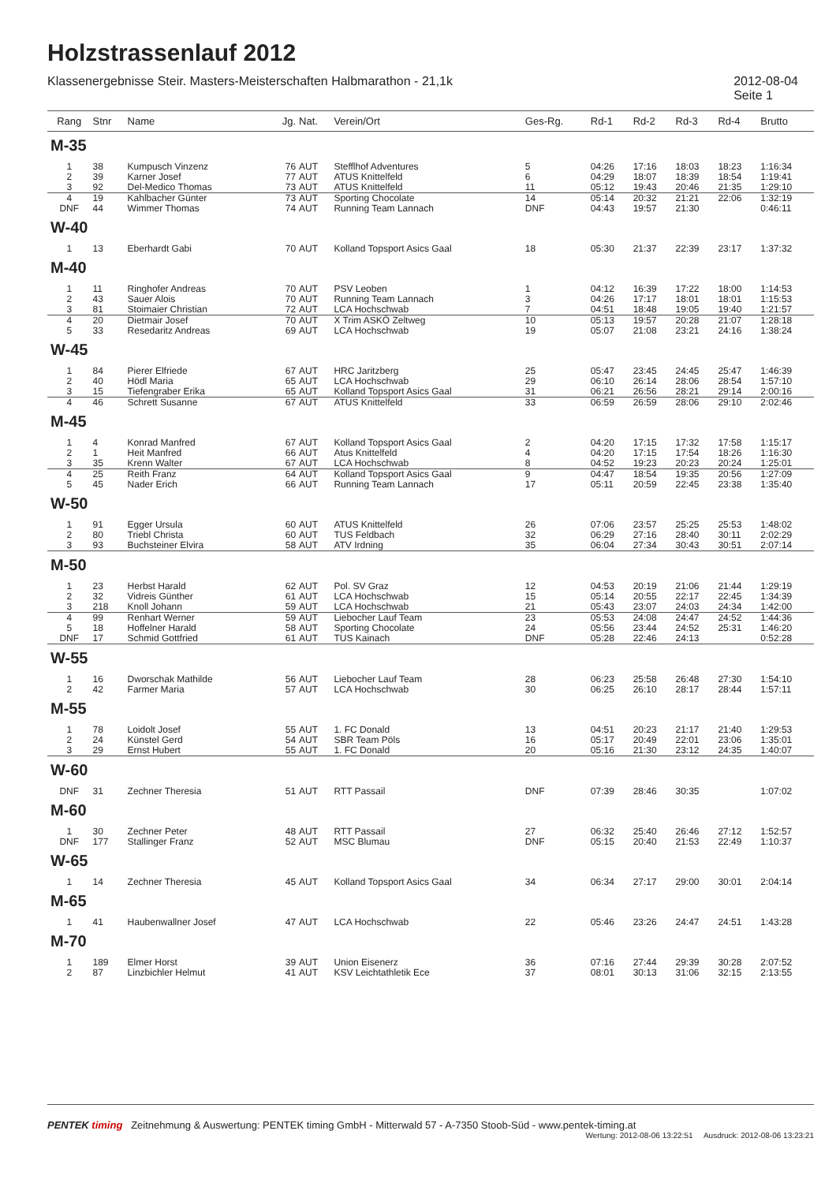Holzstrassenlauf 2012
Klassenergebnisse Steir. Masters-Meisterschaften Halbmarathon - 21,1k
2012-08-04
Seite 1
| Rang | Stnr | Name | Jg. | Nat. | Verein/Ort | Ges-Rg. | Rd-1 | Rd-2 | Rd-3 | Rd-4 | Brutto |
| --- | --- | --- | --- | --- | --- | --- | --- | --- | --- | --- | --- |
| M-35 | | | | | | | | | | | |
| 1 | 38 | Kumpusch Vinzenz | 76 | AUT | Stefflhof Adventures | 5 | 04:26 | 17:16 | 18:03 | 18:23 | 1:16:34 |
| 2 | 39 | Karner Josef | 77 | AUT | ATUS Knittelfeld | 6 | 04:29 | 18:07 | 18:39 | 18:54 | 1:19:41 |
| 3 | 92 | Del-Medico Thomas | 73 | AUT | ATUS Knittelfeld | 11 | 05:12 | 19:43 | 20:46 | 21:35 | 1:29:10 |
| 4 | 19 | Kahlbacher Günter | 73 | AUT | Sporting Chocolate | 14 | 05:14 | 20:32 | 21:21 | 22:06 | 1:32:19 |
| DNF | 44 | Wimmer Thomas | 74 | AUT | Running Team Lannach | DNF | 04:43 | 19:57 | 21:30 | | 0:46:11 |
| W-40 | | | | | | | | | | | |
| 1 | 13 | Eberhardt Gabi | 70 | AUT | Kolland Topsport Asics Gaal | 18 | 05:30 | 21:37 | 22:39 | 23:17 | 1:37:32 |
| M-40 | | | | | | | | | | | |
| 1 | 11 | Ringhofer Andreas | 70 | AUT | PSV Leoben | 1 | 04:12 | 16:39 | 17:22 | 18:00 | 1:14:53 |
| 2 | 43 | Sauer Alois | 70 | AUT | Running Team Lannach | 3 | 04:26 | 17:17 | 18:01 | 18:01 | 1:15:53 |
| 3 | 81 | Stoimaier Christian | 72 | AUT | LCA Hochschwab | 7 | 04:51 | 18:48 | 19:05 | 19:40 | 1:21:57 |
| 4 | 20 | Dietmair Josef | 70 | AUT | X Trim ASKÖ Zeltweg | 10 | 05:13 | 19:57 | 20:28 | 21:07 | 1:28:18 |
| 5 | 33 | Resedaritz Andreas | 69 | AUT | LCA Hochschwab | 19 | 05:07 | 21:08 | 23:21 | 24:16 | 1:38:24 |
| W-45 | | | | | | | | | | | |
| 1 | 84 | Pierer Elfriede | 67 | AUT | HRC Jaritzberg | 25 | 05:47 | 23:45 | 24:45 | 25:47 | 1:46:39 |
| 2 | 40 | Hödl Maria | 65 | AUT | LCA Hochschwab | 29 | 06:10 | 26:14 | 28:06 | 28:54 | 1:57:10 |
| 3 | 15 | Tiefengraber Erika | 65 | AUT | Kolland Topsport Asics Gaal | 31 | 06:21 | 26:56 | 28:21 | 29:14 | 2:00:16 |
| 4 | 46 | Schrett Susanne | 67 | AUT | ATUS Knittelfeld | 33 | 06:59 | 26:59 | 28:06 | 29:10 | 2:02:46 |
| M-45 | | | | | | | | | | | |
| 1 | 4 | Konrad Manfred | 67 | AUT | Kolland Topsport Asics Gaal | 2 | 04:20 | 17:15 | 17:32 | 17:58 | 1:15:17 |
| 2 | 1 | Heit Manfred | 66 | AUT | Atus Knittelfeld | 4 | 04:20 | 17:15 | 17:54 | 18:26 | 1:16:30 |
| 3 | 35 | Krenn Walter | 67 | AUT | LCA Hochschwab | 8 | 04:52 | 19:23 | 20:23 | 20:24 | 1:25:01 |
| 4 | 25 | Reith Franz | 64 | AUT | Kolland Topsport Asics Gaal | 9 | 04:47 | 18:54 | 19:35 | 20:56 | 1:27:09 |
| 5 | 45 | Nader Erich | 66 | AUT | Running Team Lannach | 17 | 05:11 | 20:59 | 22:45 | 23:38 | 1:35:40 |
| W-50 | | | | | | | | | | | |
| 1 | 91 | Egger Ursula | 60 | AUT | ATUS Knittelfeld | 26 | 07:06 | 23:57 | 25:25 | 25:53 | 1:48:02 |
| 2 | 80 | Triebl Christa | 60 | AUT | TUS Feldbach | 32 | 06:29 | 27:16 | 28:40 | 30:11 | 2:02:29 |
| 3 | 93 | Buchsteiner Elvira | 58 | AUT | ATV Irdning | 35 | 06:04 | 27:34 | 30:43 | 30:51 | 2:07:14 |
| M-50 | | | | | | | | | | | |
| 1 | 23 | Herbst Harald | 62 | AUT | Pol. SV Graz | 12 | 04:53 | 20:19 | 21:06 | 21:44 | 1:29:19 |
| 2 | 32 | Vidreis Günther | 61 | AUT | LCA Hochschwab | 15 | 05:14 | 20:55 | 22:17 | 22:45 | 1:34:39 |
| 3 | 218 | Knoll Johann | 59 | AUT | LCA Hochschwab | 21 | 05:43 | 23:07 | 24:03 | 24:34 | 1:42:00 |
| 4 | 99 | Renhart Werner | 59 | AUT | Liebocher Lauf Team | 23 | 05:53 | 24:08 | 24:47 | 24:52 | 1:44:36 |
| 5 | 18 | Hoffelner Harald | 58 | AUT | Sporting Chocolate | 24 | 05:56 | 23:44 | 24:52 | 25:31 | 1:46:20 |
| DNF | 17 | Schmid Gottfried | 61 | AUT | TUS Kainach | DNF | 05:28 | 22:46 | 24:13 | | 0:52:28 |
| W-55 | | | | | | | | | | | |
| 1 | 16 | Dworschak Mathilde | 56 | AUT | Liebocher Lauf Team | 28 | 06:23 | 25:58 | 26:48 | 27:30 | 1:54:10 |
| 2 | 42 | Farmer Maria | 57 | AUT | LCA Hochschwab | 30 | 06:25 | 26:10 | 28:17 | 28:44 | 1:57:11 |
| M-55 | | | | | | | | | | | |
| 1 | 78 | Loidolt Josef | 55 | AUT | 1. FC Donald | 13 | 04:51 | 20:23 | 21:17 | 21:40 | 1:29:53 |
| 2 | 24 | Künstel Gerd | 54 | AUT | SBR Team Pöls | 16 | 05:17 | 20:49 | 22:01 | 23:06 | 1:35:01 |
| 3 | 29 | Ernst Hubert | 55 | AUT | 1. FC Donald | 20 | 05:16 | 21:30 | 23:12 | 24:35 | 1:40:07 |
| W-60 | | | | | | | | | | | |
| DNF | 31 | Zechner Theresia | 51 | AUT | RTT Passail | DNF | 07:39 | 28:46 | 30:35 | | 1:07:02 |
| M-60 | | | | | | | | | | | |
| 1 | 30 | Zechner Peter | 48 | AUT | RTT Passail | 27 | 06:32 | 25:40 | 26:46 | 27:12 | 1:52:57 |
| DNF | 177 | Stallinger Franz | 52 | AUT | MSC Blumau | DNF | 05:15 | 20:40 | 21:53 | 22:49 | 1:10:37 |
| W-65 | | | | | | | | | | | |
| 1 | 14 | Zechner Theresia | 45 | AUT | Kolland Topsport Asics Gaal | 34 | 06:34 | 27:17 | 29:00 | 30:01 | 2:04:14 |
| M-65 | | | | | | | | | | | |
| 1 | 41 | Haubenwallner Josef | 47 | AUT | LCA Hochschwab | 22 | 05:46 | 23:26 | 24:47 | 24:51 | 1:43:28 |
| M-70 | | | | | | | | | | | |
| 1 | 189 | Elmer Horst | 39 | AUT | Union Eisenerz | 36 | 07:16 | 27:44 | 29:39 | 30:28 | 2:07:52 |
| 2 | 87 | Linzbichler Helmut | 41 | AUT | KSV Leichtathletik Ece | 37 | 08:01 | 30:13 | 31:06 | 32:15 | 2:13:55 |
PENTEK timing Zeitnehmung & Auswertung: PENTEK timing GmbH - Mitterwald 57 - A-7350 Stoob-Süd - www.pentek-timing.at
Wertung: 2012-08-06 13:22:51 Ausdruck: 2012-08-06 13:23:21